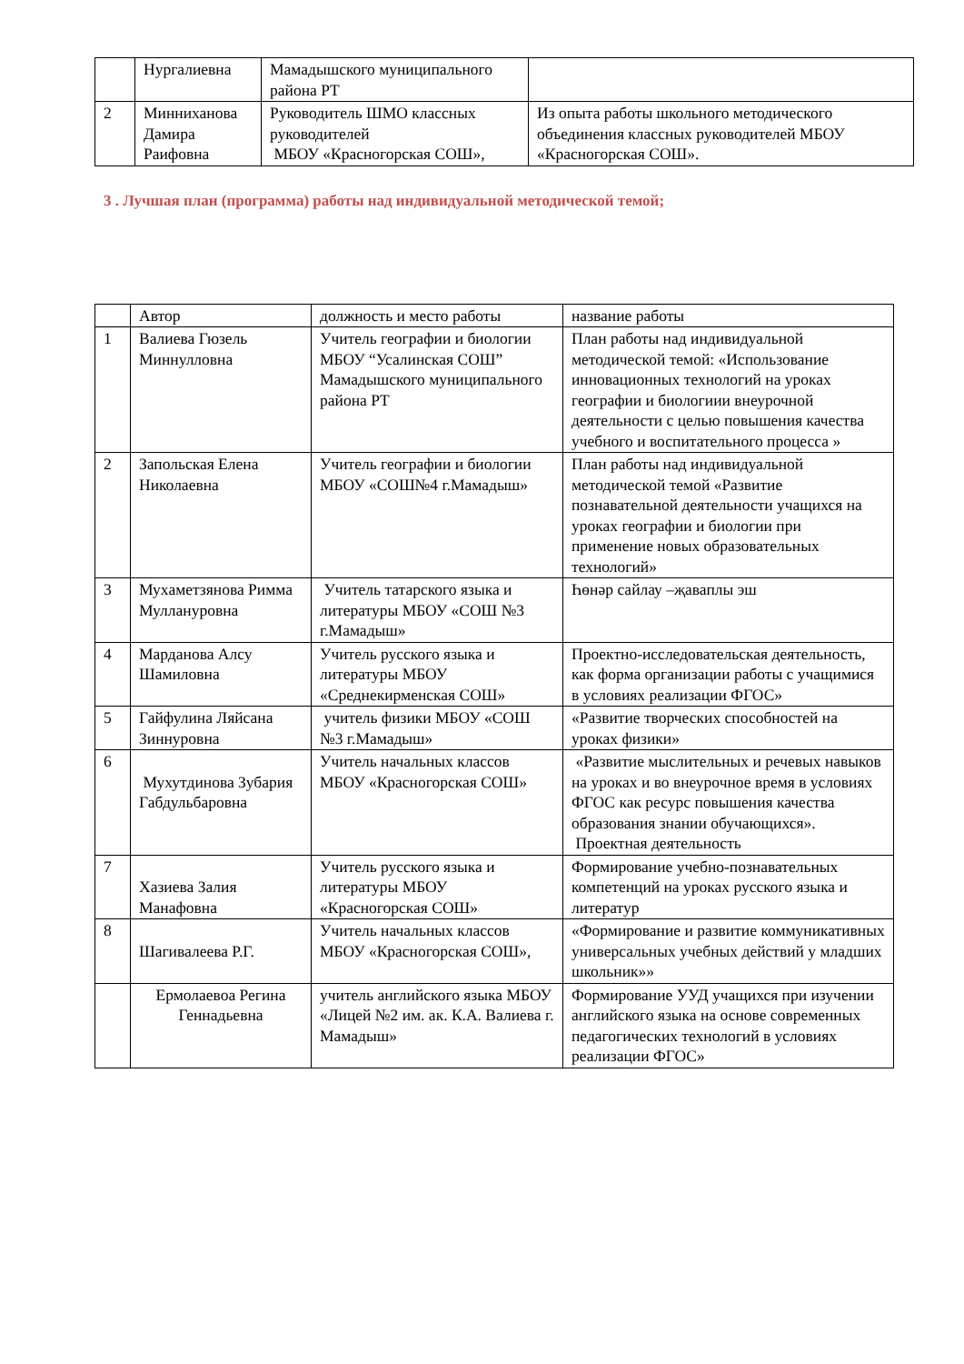| | Нургалиевна | Мамадышского муниципального района РТ | |
| 2 | Минниханова Дамира Раифовна | Руководитель ШМО классных руководителей МБОУ «Красногорская СОШ», | Из опыта работы школьного методического объединения классных руководителей МБОУ «Красногорская СОШ». |
3 . Лучшая план (программа) работы над индивидуальной методической темой;
| | Автор | должность и место работы | название работы |
| 1 | Валиева Гюзель Миннулловна | Учитель географии и биологии МБОУ “Усалинская СОШ” Мамадышского муниципального района РТ | План работы над индивидуальной методической темой: «Использование инновационных технологий на уроках географии и биологиии внеурочной деятельности с целью повышения качества учебного и воспитательного процесса » |
| 2 | Запольская Елена Николаевна | Учитель географии и биологии МБОУ «СОШ№4 г.Мамадыш» | План работы над индивидуальной методической темой «Развитие познавательной деятельности учащихся на уроках географии и биологии при применение новых образовательных технологий» |
| 3 | Мухаметзянова Римма Муллануровна | Учитель татарского языка и литературы МБОУ «СОШ №3 г.Мамадыш» | Һөнәр сайлау –җаваплы эш |
| 4 | Марданова Алсу Шамиловна | Учитель русского языка и литературы МБОУ «Среднекирменская СОШ» | Проектно-исследовательская деятельность, как форма организации работы с учащимися в условиях реализации ФГОС» |
| 5 | Гайфулина Ляйсана Зиннуровна | учитель физики МБОУ «СОШ №3 г.Мамадыш» | «Развитие творческих способностей на уроках физики» |
| 6 | Мухутдинова Зубария Габдульбаровна | Учитель начальных классов МБОУ «Красногорская СОШ» | «Развитие мыслительных и речевых навыков на уроках и во внеурочное время в условиях ФГОС как ресурс повышения качества образования знании обучающихся». Проектная деятельность |
| 7 | Хазиева Залия Манафовна | Учитель русского языка и литературы МБОУ «Красногорская СОШ» | Формирование учебно-познавательных компетенций на уроках русского языка и литератур |
| 8 | Шагивалеева Р.Г. | Учитель начальных классов МБОУ «Красногорская СОШ», | «Формирование и развитие коммуникативных универсальных учебных действий у младших школьник»» |
| | Ермолаевоа Регина Геннадьевна | учитель английского языка МБОУ «Лицей №2 им. ак. К.А. Валиева г. Мамадыш» | Формирование УУД учащихся при изучении английского языка на основе современных педагогических технологий в условиях реализации ФГОС» |